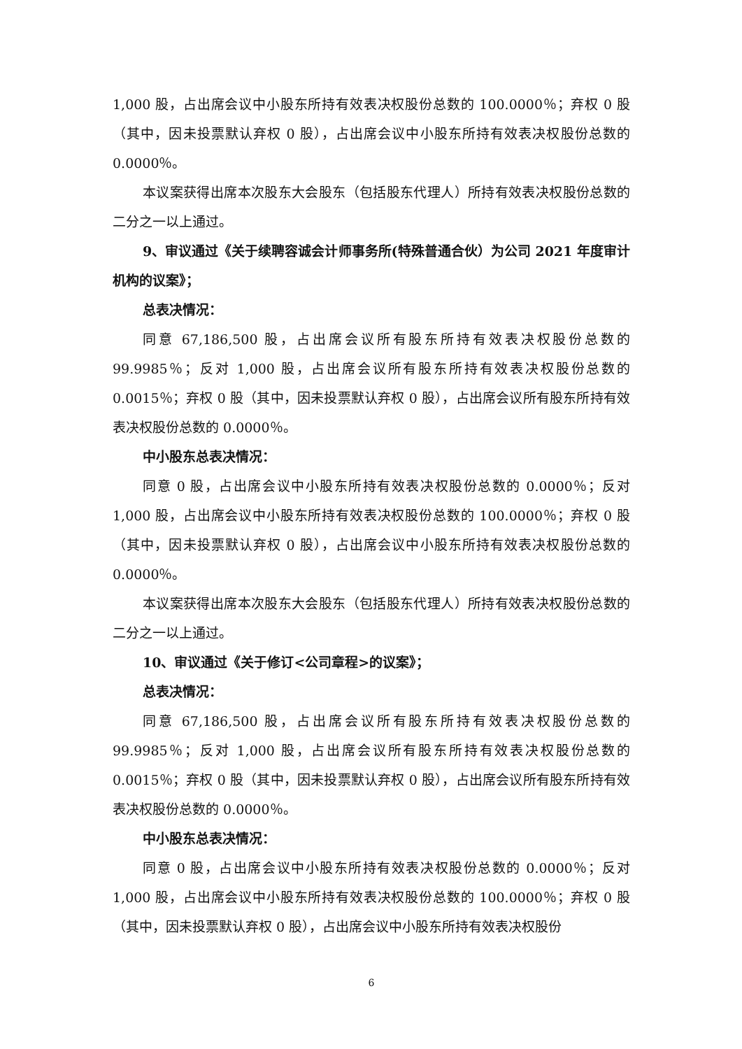1,000 股，占出席会议中小股东所持有效表决权股份总数的 100.0000％；弃权 0 股（其中，因未投票默认弃权 0 股），占出席会议中小股东所持有效表决权股份总数的 0.0000％。
本议案获得出席本次股东大会股东（包括股东代理人）所持有效表决权股份总数的二分之一以上通过。
9、审议通过《关于续聘容诚会计师事务所(特殊普通合伙）为公司 2021 年度审计机构的议案》；
总表决情况：
同意 67,186,500 股，占出席会议所有股东所持有效表决权股份总数的 99.9985％；反对 1,000 股，占出席会议所有股东所持有效表决权股份总数的 0.0015％；弃权 0 股（其中，因未投票默认弃权 0 股），占出席会议所有股东所持有效表决权股份总数的 0.0000％。
中小股东总表决情况：
同意 0 股，占出席会议中小股东所持有效表决权股份总数的 0.0000％；反对 1,000 股，占出席会议中小股东所持有效表决权股份总数的 100.0000％；弃权 0 股（其中，因未投票默认弃权 0 股），占出席会议中小股东所持有效表决权股份总数的 0.0000％。
本议案获得出席本次股东大会股东（包括股东代理人）所持有效表决权股份总数的二分之一以上通过。
10、审议通过《关于修订<公司章程>的议案》；
总表决情况：
同意 67,186,500 股，占出席会议所有股东所持有效表决权股份总数的 99.9985％；反对 1,000 股，占出席会议所有股东所持有效表决权股份总数的 0.0015％；弃权 0 股（其中，因未投票默认弃权 0 股），占出席会议所有股东所持有效表决权股份总数的 0.0000％。
中小股东总表决情况：
同意 0 股，占出席会议中小股东所持有效表决权股份总数的 0.0000％；反对 1,000 股，占出席会议中小股东所持有效表决权股份总数的 100.0000％；弃权 0 股（其中，因未投票默认弃权 0 股），占出席会议中小股东所持有效表决权股份
6